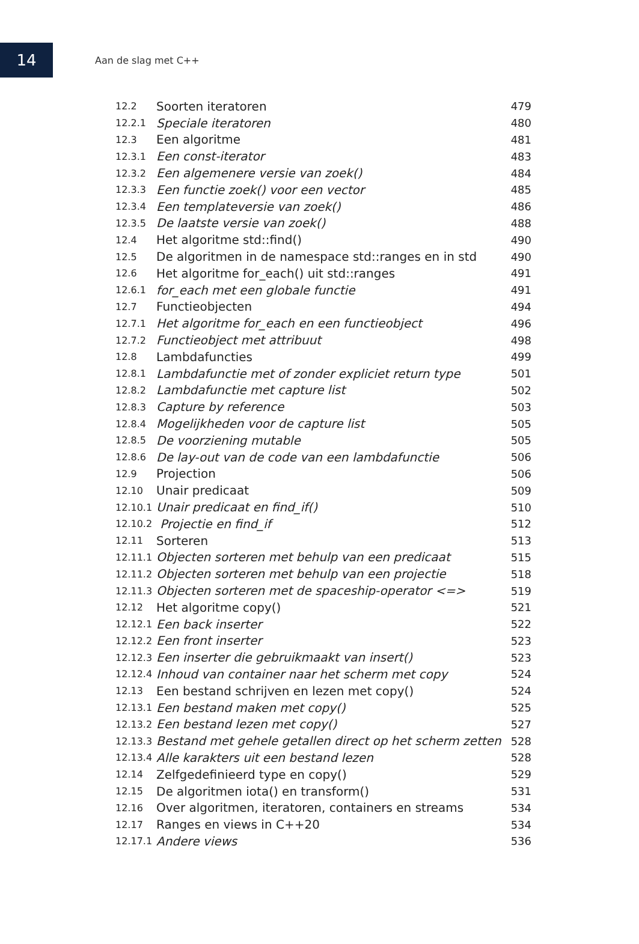14
Aan de slag met C++
| 12.2 | Soorten iteratoren | 479 |
| 12.2.1 | Speciale iteratoren | 480 |
| 12.3 | Een algoritme | 481 |
| 12.3.1 | Een const-iterator | 483 |
| 12.3.2 | Een algemenere versie van zoek() | 484 |
| 12.3.3 | Een functie zoek() voor een vector | 485 |
| 12.3.4 | Een templateversie van zoek() | 486 |
| 12.3.5 | De laatste versie van zoek() | 488 |
| 12.4 | Het algoritme std::find() | 490 |
| 12.5 | De algoritmen in de namespace std::ranges en in std | 490 |
| 12.6 | Het algoritme for_each() uit std::ranges | 491 |
| 12.6.1 | for_each met een globale functie | 491 |
| 12.7 | Functieobjecten | 494 |
| 12.7.1 | Het algoritme for_each en een functieobject | 496 |
| 12.7.2 | Functieobject met attribuut | 498 |
| 12.8 | Lambdafuncties | 499 |
| 12.8.1 | Lambdafunctie met of zonder expliciet return type | 501 |
| 12.8.2 | Lambdafunctie met capture list | 502 |
| 12.8.3 | Capture by reference | 503 |
| 12.8.4 | Mogelijkheden voor de capture list | 505 |
| 12.8.5 | De voorziening mutable | 505 |
| 12.8.6 | De lay-out van de code van een lambdafunctie | 506 |
| 12.9 | Projection | 506 |
| 12.10 | Unair predicaat | 509 |
| 12.10.1 | Unair predicaat en find_if() | 510 |
| 12.10.2 | Projectie en find_if | 512 |
| 12.11 | Sorteren | 513 |
| 12.11.1 | Objecten sorteren met behulp van een predicaat | 515 |
| 12.11.2 | Objecten sorteren met behulp van een projectie | 518 |
| 12.11.3 | Objecten sorteren met de spaceship-operator <=> | 519 |
| 12.12 | Het algoritme copy() | 521 |
| 12.12.1 | Een back inserter | 522 |
| 12.12.2 | Een front inserter | 523 |
| 12.12.3 | Een inserter die gebruikmaakt van insert() | 523 |
| 12.12.4 | Inhoud van container naar het scherm met copy | 524 |
| 12.13 | Een bestand schrijven en lezen met copy() | 524 |
| 12.13.1 | Een bestand maken met copy() | 525 |
| 12.13.2 | Een bestand lezen met copy() | 527 |
| 12.13.3 | Bestand met gehele getallen direct op het scherm zetten | 528 |
| 12.13.4 | Alle karakters uit een bestand lezen | 528 |
| 12.14 | Zelfgedefinieerd type en copy() | 529 |
| 12.15 | De algoritmen iota() en transform() | 531 |
| 12.16 | Over algoritmen, iteratoren, containers en streams | 534 |
| 12.17 | Ranges en views in C++20 | 534 |
| 12.17.1 | Andere views | 536 |